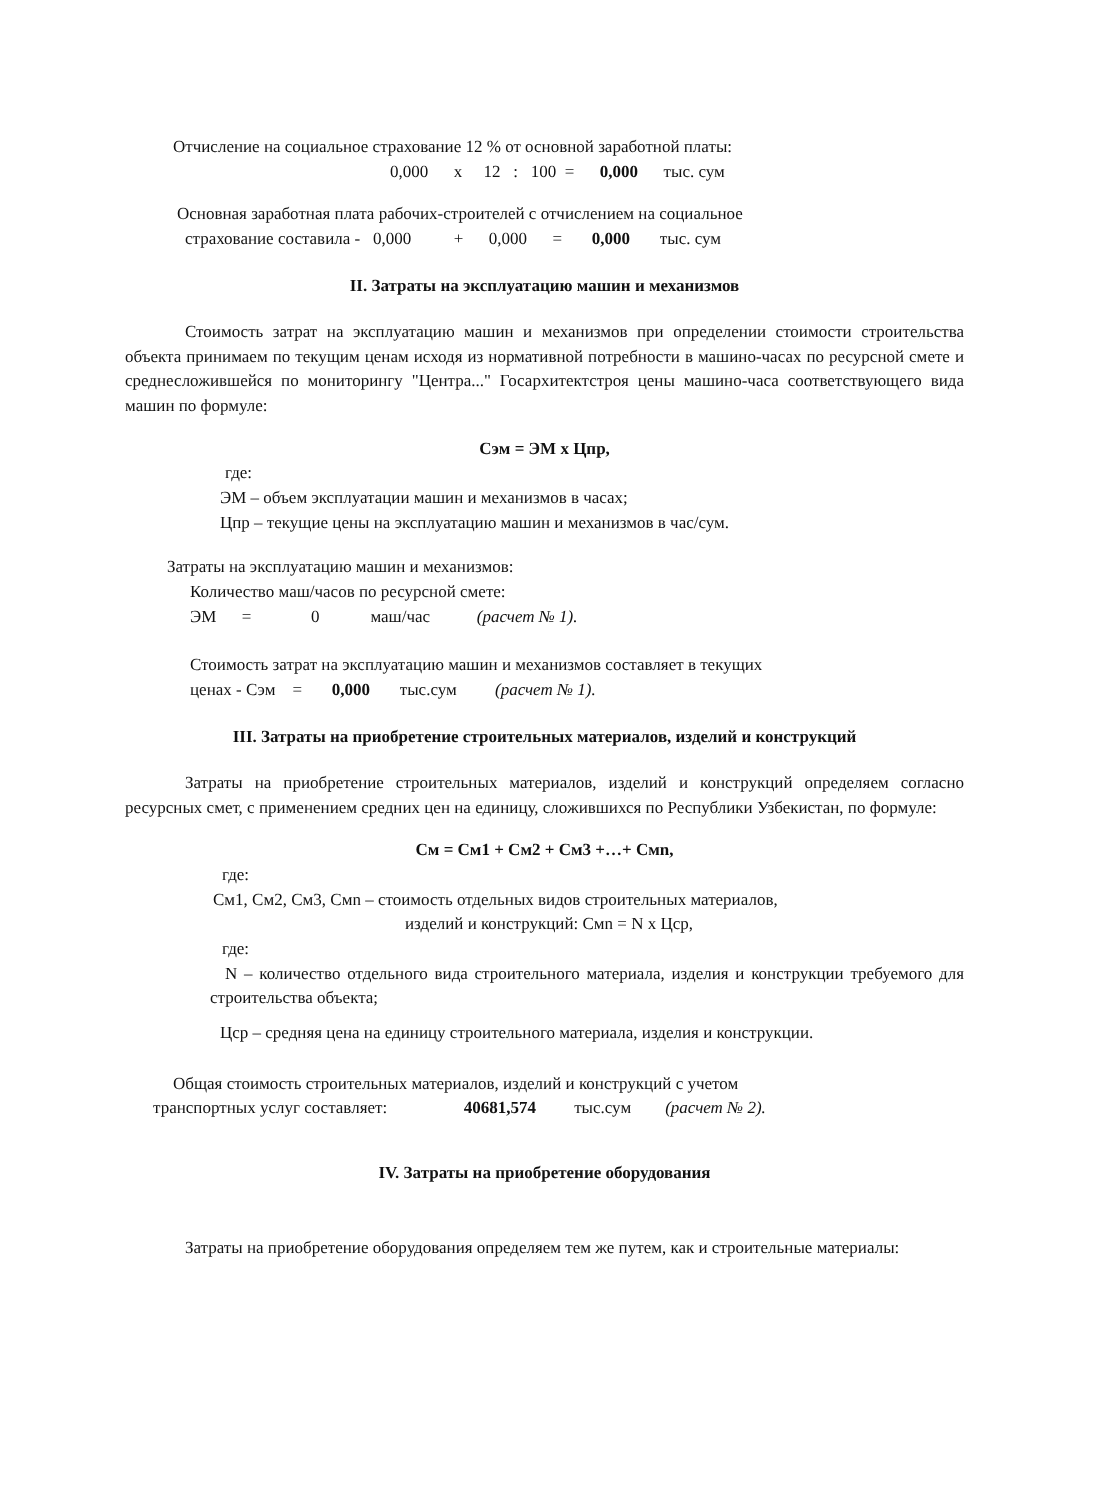Отчисление на социальное страхование 12 % от основной заработной платы:
0,000 х 12 : 100 = 0,000 тыс. сум
Основная заработная плата рабочих-строителей с отчислением на социальное
страхование составила - 0,000 + 0,000 = 0,000 тыс. сум
II. Затраты на эксплуатацию машин и механизмов
Стоимость затрат на эксплуатацию машин и механизмов при определении стоимости строительства объекта принимаем по текущим ценам исходя из нормативной потребности в машино-часах по ресурсной смете и среднесложившейся по мониторингу "Центра..." Госархитектстроя цены машино-часа соответствующего вида машин по формуле:
Сэм = ЭМ х Цпр,
где:
ЭМ – объем эксплуатации машин и механизмов в часах;
Цпр – текущие цены на эксплуатацию машин и механизмов в час/сум.
Затраты на эксплуатацию машин и механизмов:
Количество маш/часов по ресурсной смете:
ЭМ = 0 маш/час (расчет № 1).
Стоимость затрат на эксплуатацию машин и механизмов составляет в текущих
ценах - Сэм = 0,000 тыс.сум (расчет № 1).
III. Затраты на приобретение строительных материалов, изделий и конструкций
Затраты на приобретение строительных материалов, изделий и конструкций определяем согласно ресурсных смет, с применением средних цен на единицу, сложившихся по Республики Узбекистан, по формуле:
См = См1 + См2 + См3 +…+ Смn,
где:
См1, См2, См3, Смn – стоимость отдельных видов строительных материалов,
изделий и конструкций: Смn = N х Цср,
где:
N – количество отдельного вида строительного материала, изделия и конструкции требуемого для строительства объекта;
Цср – средняя цена на единицу строительного материала, изделия и конструкции.
Общая стоимость строительных материалов, изделий и конструкций с учетом
транспортных услуг составляет: 40681,574 тыс.сум (расчет № 2).
IV. Затраты на приобретение оборудования
Затраты на приобретение оборудования определяем тем же путем, как и строительные материалы: